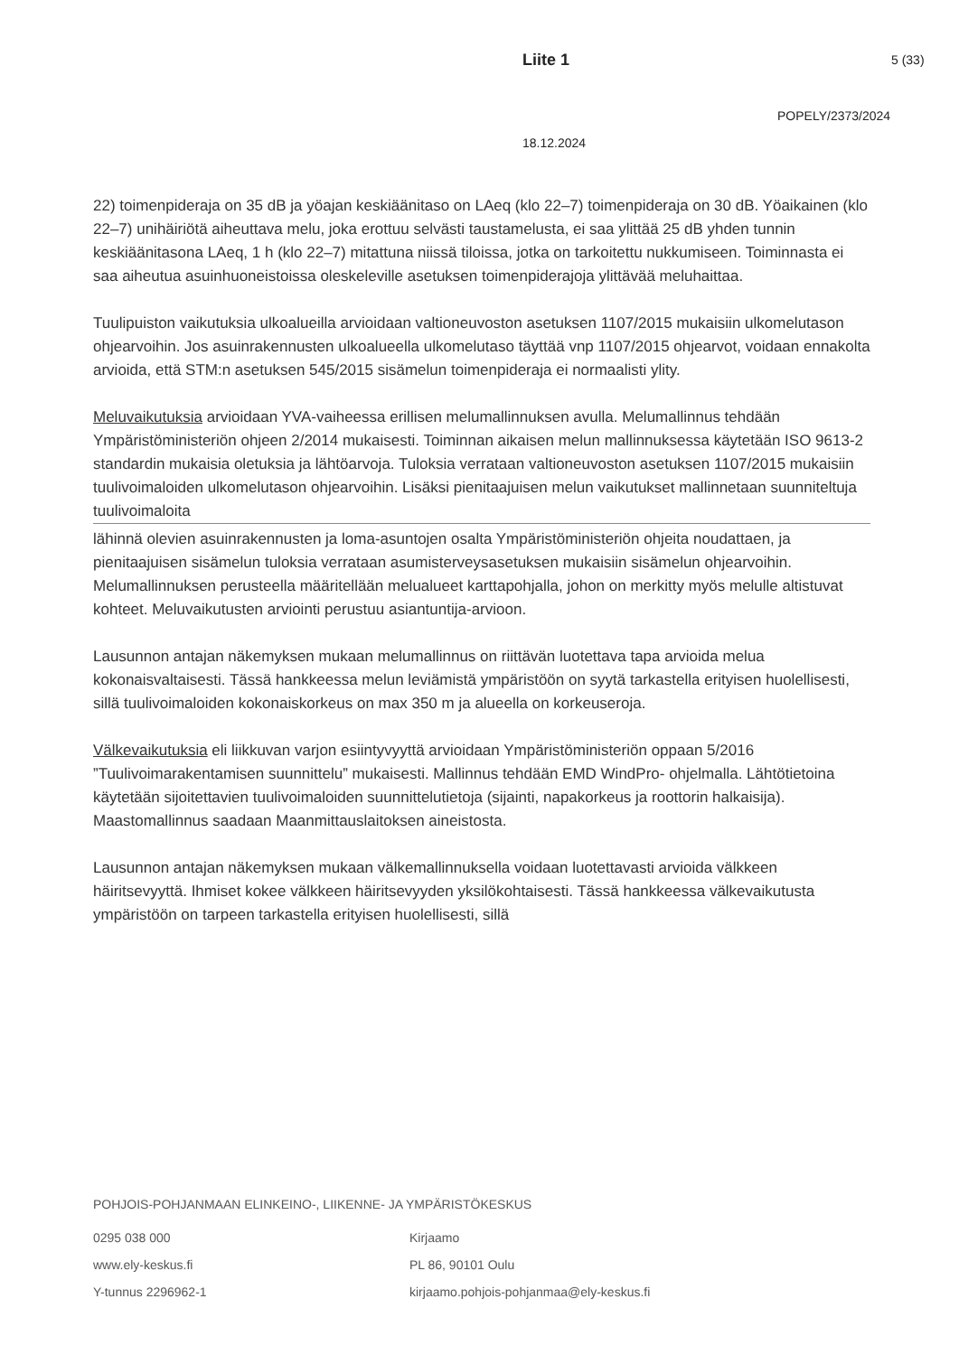Liite 1 5 (33)
POPELY/2373/2024
18.12.2024
22) toimenpideraja on 35 dB ja yöajan keskiäänitaso on LAeq (klo 22–7) toimenpideraja on 30 dB. Yöaikainen (klo 22–7) unihäiriötä aiheuttava melu, joka erottuu selvästi taustamelusta, ei saa ylittää 25 dB yhden tunnin keskiäänitasona LAeq, 1 h (klo 22–7) mitattuna niissä tiloissa, jotka on tarkoitettu nukkumiseen. Toiminnasta ei saa aiheutua asuinhuoneistoissa oleskeleville asetuksen toimenpiderajoja ylittävää meluhaittaa.
Tuulipuiston vaikutuksia ulkoalueilla arvioidaan valtioneuvoston asetuksen 1107/2015 mukaisiin ulkomelutason ohjearvoihin. Jos asuinrakennusten ulkoalueella ulkomelutaso täyttää vnp 1107/2015 ohjearvot, voidaan ennakolta arvioida, että STM:n asetuksen 545/2015 sisämelun toimenpideraja ei normaalisti ylity.
Meluvaikutuksia arvioidaan YVA-vaiheessa erillisen melumallinnuksen avulla. Melumallinnus tehdään Ympäristöministeriön ohjeen 2/2014 mukaisesti. Toiminnan aikaisen melun mallinnuksessa käytetään ISO 9613-2 standardin mukaisia oletuksia ja lähtöarvoja. Tuloksia verrataan valtioneuvoston asetuksen 1107/2015 mukaisiin tuulivoimaloiden ulkomelutason ohjearvoihin. Lisäksi pienitaajuisen melun vaikutukset mallinnetaan suunniteltuja tuulivoimaloita
lähinnä olevien asuinrakennusten ja loma-asuntojen osalta Ympäristöministeriön ohjeita noudattaen, ja pienitaajuisen sisämelun tuloksia verrataan asumisterveysasetuksen mukaisiin sisämelun ohjearvoihin. Melumallinnuksen perusteella määritellään melualueet karttapohjalla, johon on merkitty myös melulle altistuvat kohteet. Meluvaikutusten arviointi perustuu asiantuntija-arvioon.
Lausunnon antajan näkemyksen mukaan melumallinnus on riittävän luotettava tapa arvioida melua kokonaisvaltaisesti. Tässä hankkeessa melun leviämistä ympäristöön on syytä tarkastella erityisen huolellisesti, sillä tuulivoimaloiden kokonaiskorkeus on max 350 m ja alueella on korkeuseroja.
Välkevaikutuksia eli liikkuvan varjon esiintyvyyttä arvioidaan Ympäristöministeriön oppaan 5/2016 ”Tuulivoimarakentamisen suunnittelu” mukaisesti. Mallinnus tehdään EMD WindPro- ohjelmalla. Lähtötietoina käytetään sijoitettavien tuulivoimaloiden suunnittelutietoja (sijainti, napakorkeus ja roottorin halkaisija). Maastomallinnus saadaan Maanmittauslaitoksen aineistosta.
Lausunnon antajan näkemyksen mukaan välkemallinnuksella voidaan luotettavasti arvioida välkkeen häiritsevyyttä. Ihmiset kokee välkkeen häiritsevyyden yksilökohtaisesti. Tässä hankkeessa välkevaikutusta ympäristöön on tarpeen tarkastella erityisen huolellisesti, sillä
POHJOIS-POHJANMAAN ELINKEINO-, LIIKENNE- JA YMPÄRISTÖKESKUS
0295 038 000
www.ely-keskus.fi
Y-tunnus 2296962-1
Kirjaamo
PL 86, 90101 Oulu
kirjaamo.pohjois-pohjanmaa@ely-keskus.fi